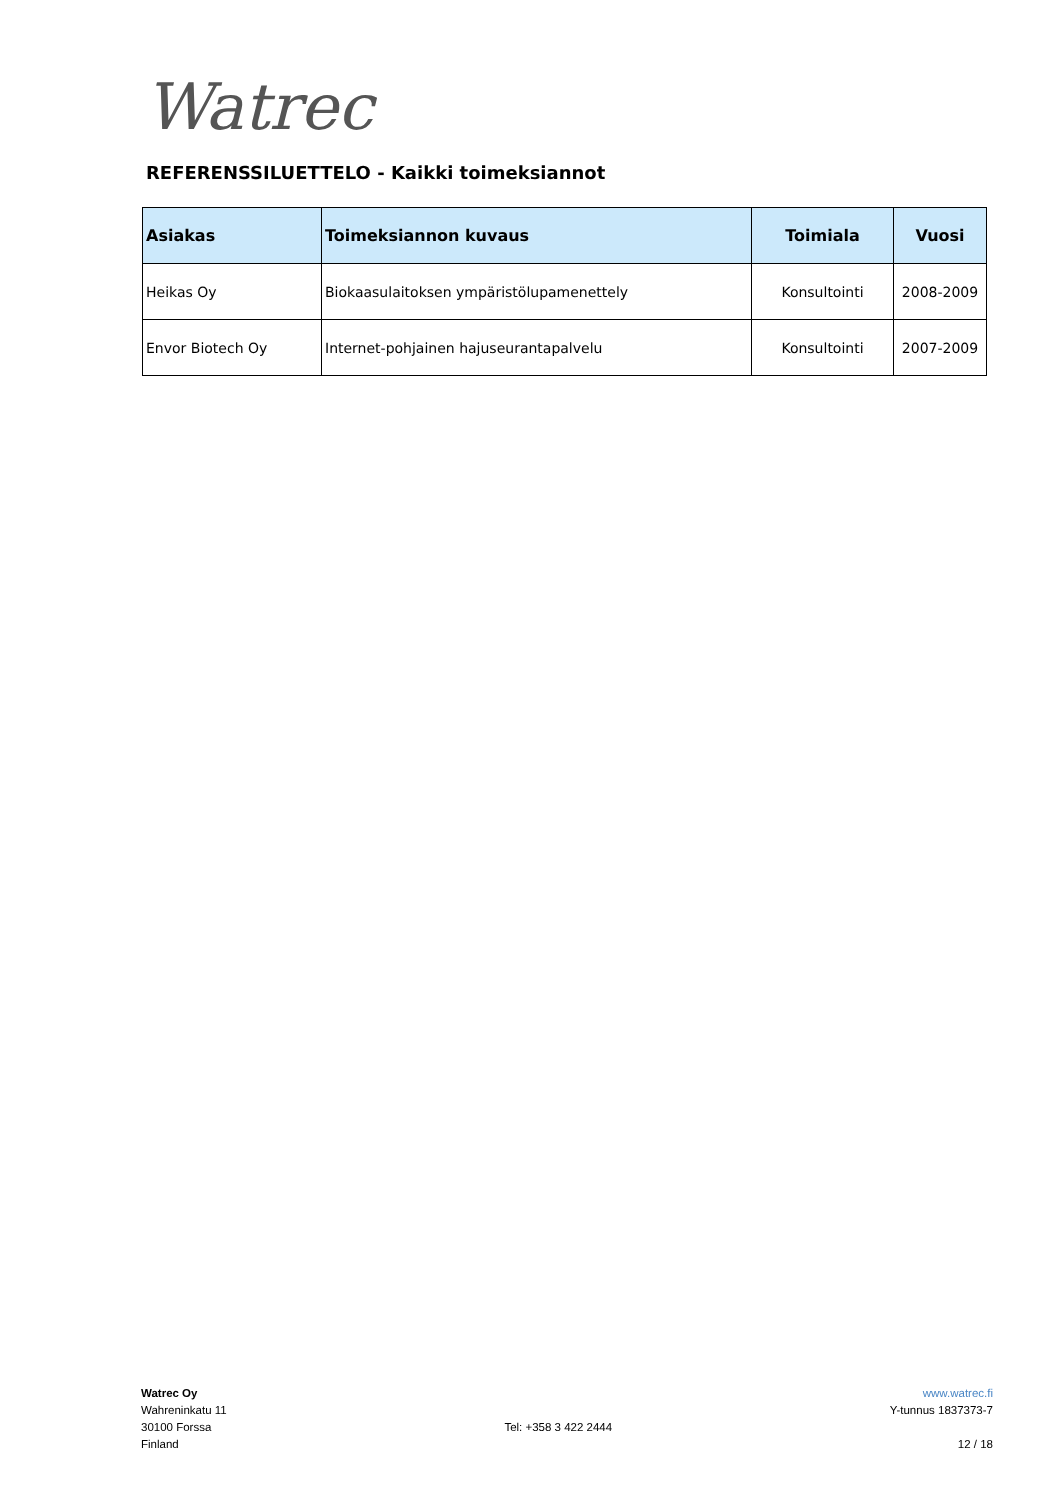Watrec
REFERENSSILUETTELO - Kaikki toimeksiannot
| Asiakas | Toimeksiannon kuvaus | Toimiala | Vuosi |
| --- | --- | --- | --- |
| Heikas Oy | Biokaasulaitoksen ympäristölupamenettely | Konsultointi | 2008-2009 |
| Envor Biotech Oy | Internet-pohjainen hajuseurantapalvelu | Konsultointi | 2007-2009 |
Watrec Oy
Wahreninkatu 11
30100 Forssa
Finland
Tel: +358 3 422 2444 www.watrec.fi
Y-tunnus 1837373-7
12 / 18